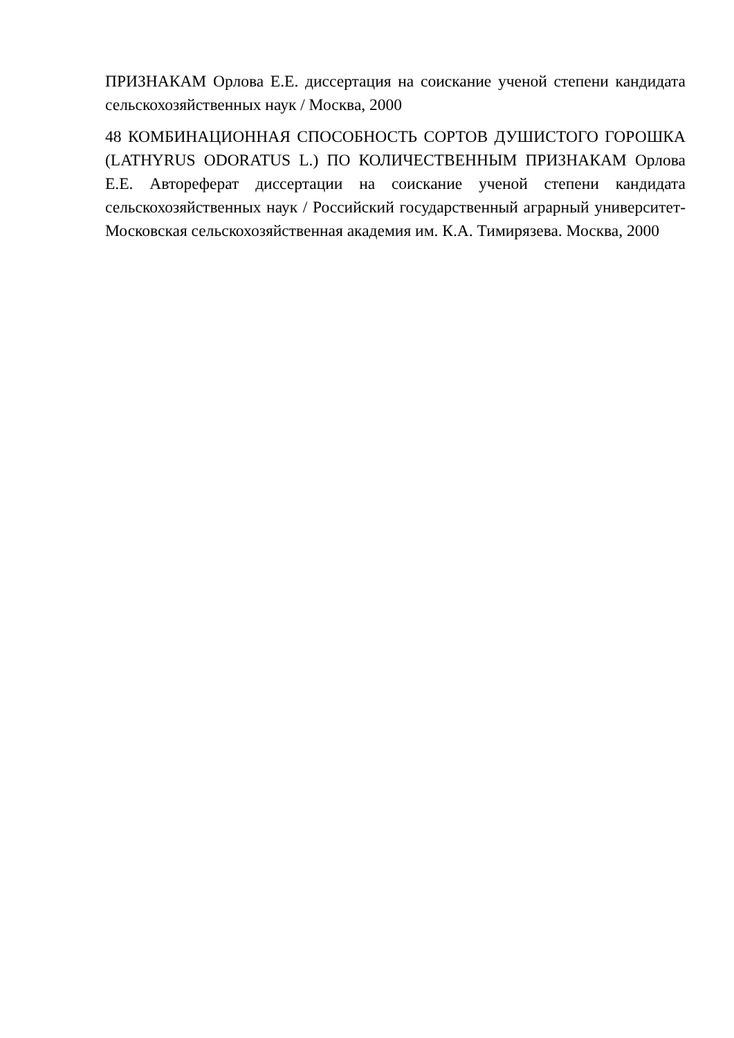ПРИЗНАКАМ Орлова Е.Е. диссертация на соискание ученой степени кандидата сельскохозяйственных наук / Москва, 2000
48 КОМБИНАЦИОННАЯ СПОСОБНОСТЬ СОРТОВ ДУШИСТОГО ГОРОШКА (LATHYRUS ODORATUS L.) ПО КОЛИЧЕСТВЕННЫМ ПРИЗНАКАМ Орлова Е.Е. Автореферат диссертации на соискание ученой степени кандидата сельскохозяйственных наук / Российский государственный аграрный университет-Московская сельскохозяйственная академия им. К.А. Тимирязева. Москва, 2000